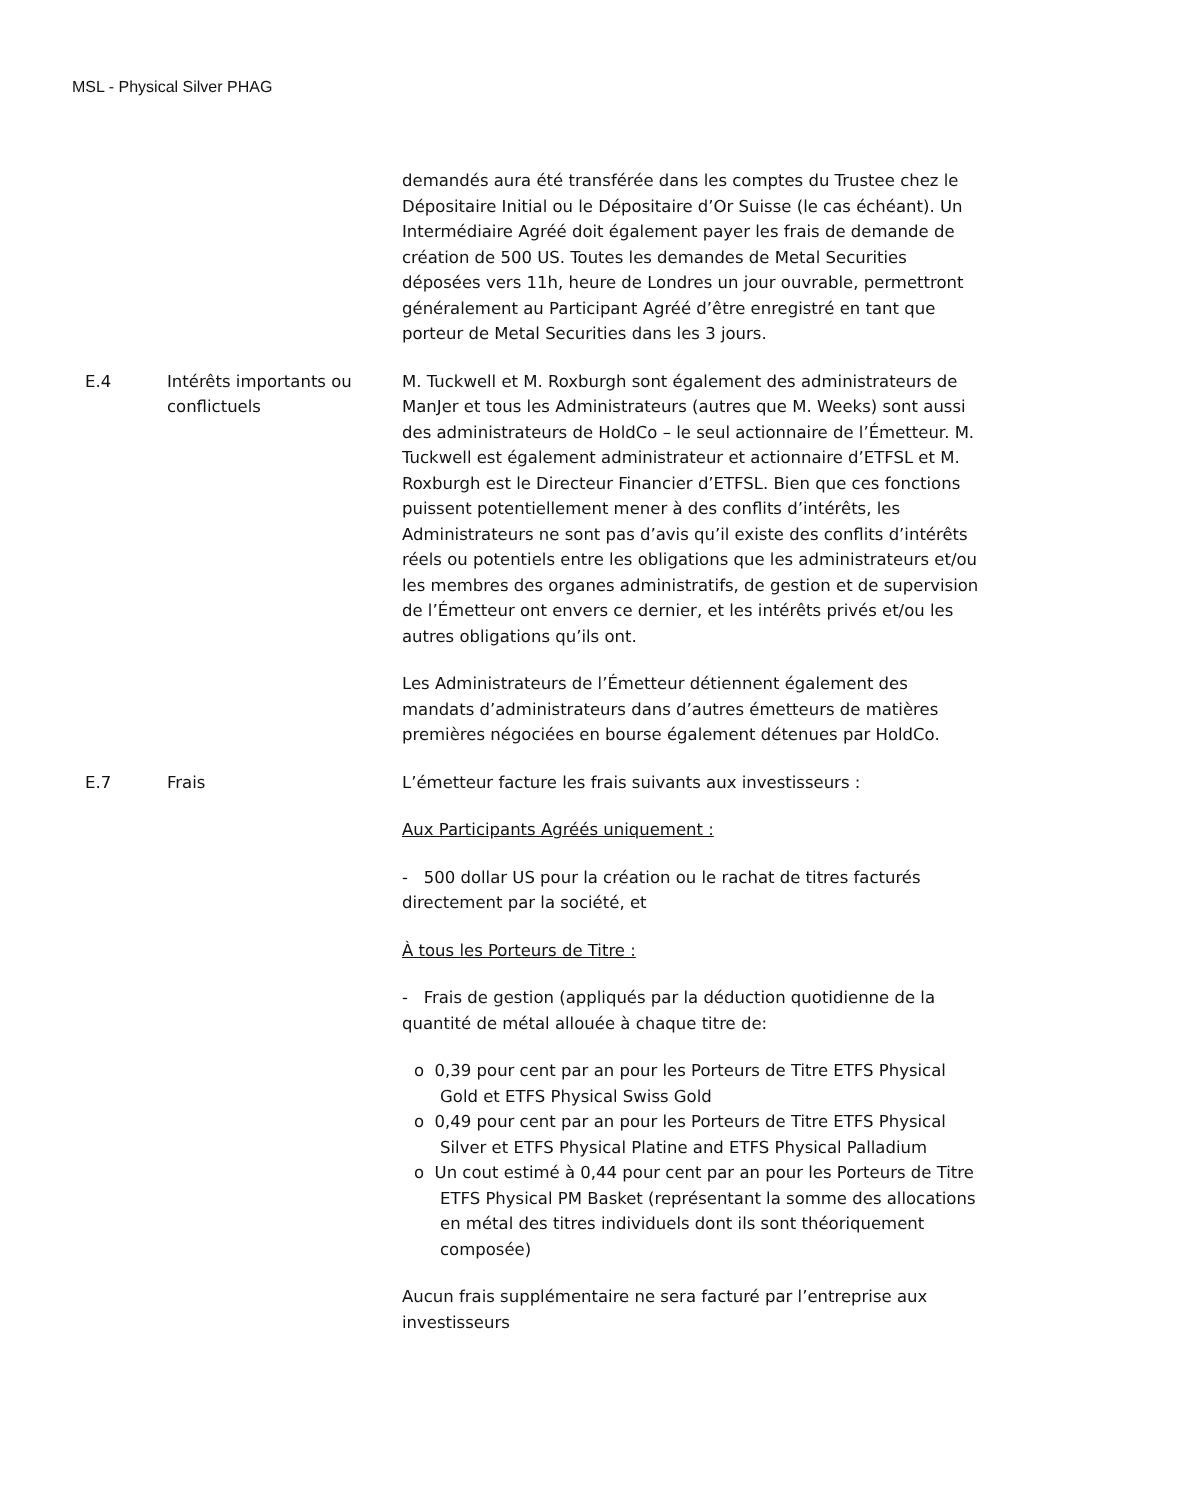MSL - Physical Silver PHAG
demandés aura été transférée dans les comptes du Trustee chez le Dépositaire Initial ou le Dépositaire d’Or Suisse (le cas échéant). Un Intermédiaire Agréé doit également payer les frais de demande de création de 500 US. Toutes les demandes de Metal Securities déposées vers 11h, heure de Londres un jour ouvrable, permettront généralement au Participant Agréé d’être enregistré en tant que porteur de Metal Securities dans les 3 jours.
E.4 Intérêts importants ou conflictuels
M. Tuckwell et M. Roxburgh sont également des administrateurs de ManJer et tous les Administrateurs (autres que M. Weeks) sont aussi des administrateurs de HoldCo – le seul actionnaire de l’Émetteur. M. Tuckwell est également administrateur et actionnaire d’ETFSL et M. Roxburgh est le Directeur Financier d’ETFSL. Bien que ces fonctions puissent potentiellement mener à des conflits d’intérêts, les Administrateurs ne sont pas d’avis qu’il existe des conflits d’intérêts réels ou potentiels entre les obligations que les administrateurs et/ou les membres des organes administratifs, de gestion et de supervision de l’Émetteur ont envers ce dernier, et les intérêts privés et/ou les autres obligations qu’ils ont.
Les Administrateurs de l’Émetteur détiennent également des mandats d’administrateurs dans d’autres émetteurs de matières premières négociées en bourse également détenues par HoldCo.
E.7 Frais L’émetteur facture les frais suivants aux investisseurs :
Aux Participants Agréés uniquement :
- 500 dollar US pour la création ou le rachat de titres facturés directement par la société, et
À tous les Porteurs de Titre :
- Frais de gestion (appliqués par la déduction quotidienne de la quantité de métal allouée à chaque titre de:
o 0,39 pour cent par an pour les Porteurs de Titre ETFS Physical Gold et ETFS Physical Swiss Gold
o 0,49 pour cent par an pour les Porteurs de Titre ETFS Physical Silver et ETFS Physical Platine and ETFS Physical Palladium
o Un cout estimé à 0,44 pour cent par an pour les Porteurs de Titre ETFS Physical PM Basket (représentant la somme des allocations en métal des titres individuels dont ils sont théoriquement composée)
Aucun frais supplémentaire ne sera facturé par l’entreprise aux investisseurs